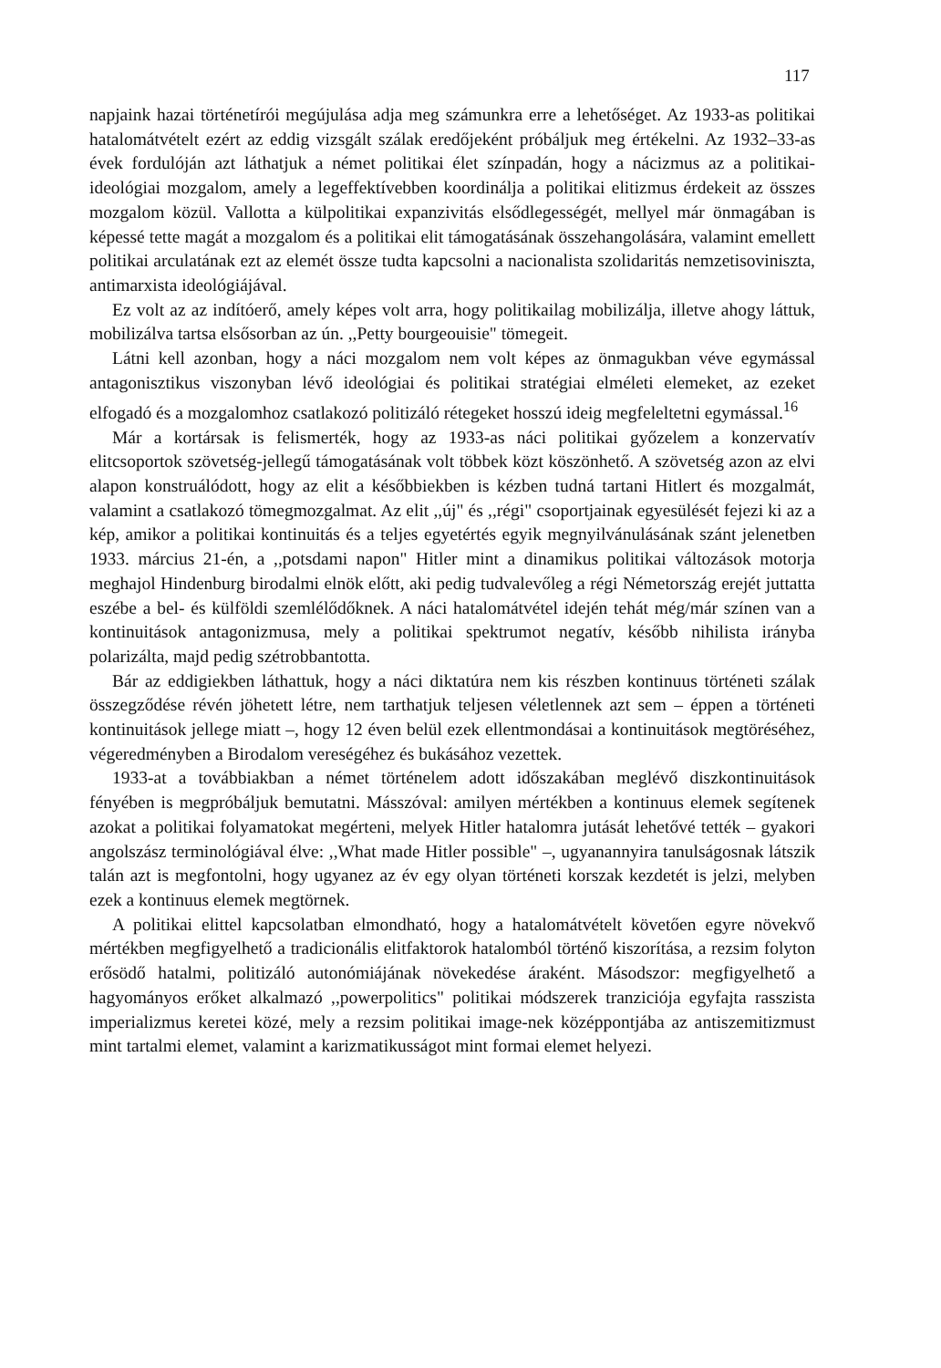117
napjaink hazai történetírói megújulása adja meg számunkra erre a lehetőséget. Az 1933-as politikai hatalomátvételt ezért az eddig vizsgált szálak eredőjeként próbáljuk meg értékelni. Az 1932–33-as évek fordulóján azt láthatjuk a német politikai élet színpadán, hogy a nácizmus az a politikai- ideológiai mozgalom, amely a legeffektívebben koordinálja a politikai elitizmus érdekeit az összes mozgalom közül. Vallotta a külpolitikai expanzivitás elsődlegességét, mellyel már önmagában is képessé tette magát a mozgalom és a politikai elit támogatásának összehangolására, valamint emellett politikai arculatának ezt az elemét össze tudta kapcsolni a nacionalista szolidaritás nemzetisoviniszta, antimarxista ideológiájával.
Ez volt az az indítóerő, amely képes volt arra, hogy politikailag mobilizálja, illetve ahogy láttuk, mobilizálva tartsa elsősorban az ún. ,,Petty bourgeouisie" tömegeit.
Látni kell azonban, hogy a náci mozgalom nem volt képes az önmagukban véve egymással antagonisztikus viszonyban lévő ideológiai és politikai stratégiai elméleti elemeket, az ezeket elfogadó és a mozgalomhoz csatlakozó politizáló rétegeket hosszú ideig megfeleltetni egymással.<sup>16</sup>
Már a kortársak is felismerték, hogy az 1933-as náci politikai győzelem a konzervatív elitcsoportok szövetség-jellegű támogatásának volt többek közt köszönhető. A szövetség azon az elvi alapon konstruálódott, hogy az elit a későbbiekben is kézben tudná tartani Hitlert és mozgalmát, valamint a csatlakozó tömegmozgalmat. Az elit ,,új" és ,,régi" csoportjainak egyesülését fejezi ki az a kép, amikor a politikai kontinuitás és a teljes egyetértés egyik megnyilvánulásának szánt jelenetben 1933. március 21-én, a ,,potsdami napon" Hitler mint a dinamikus politikai változások motorja meghajol Hindenburg birodalmi elnök előtt, aki pedig tudvalevőleg a régi Németország erejét juttatta eszébe a bel- és külföldi szemlélődőknek. A náci hatalomátvétel idején tehát még/már színen van a kontinuitások antagonizmusa, mely a politikai spektrumot negatív, később nihilista irányba polarizálta, majd pedig szétrobbantotta.
Bár az eddigiekben láthattuk, hogy a náci diktatúra nem kis részben kontinuus történeti szálak összegződése révén jöhetett létre, nem tarthatjuk teljesen véletlennek azt sem – éppen a történeti kontinuitások jellege miatt –, hogy 12 éven belül ezek ellentmondásai a kontinuitások megtöréséhez, végeredményben a Birodalom vereségéhez és bukásához vezettek.
1933-at a továbbiakban a német történelem adott időszakában meglévő diszkontinuitások fényében is megpróbáljuk bemutatni. Másszóval: amilyen mértékben a kontinuus elemek segítenek azokat a politikai folyamatokat megérteni, melyek Hitler hatalomra jutását lehetővé tették – gyakori angolszász terminológiával élve: ,,What made Hitler possible" –, ugyanannyira tanulságosnak látszik talán azt is megfontolni, hogy ugyanez az év egy olyan történeti korszak kezdetét is jelzi, melyben ezek a kontinuus elemek megtörnek.
A politikai elittel kapcsolatban elmondható, hogy a hatalomátvételt követően egyre növekvő mértékben megfigyelhető a tradicionális elitfaktorok hatalomból történő kiszorítása, a rezsim folyton erősödő hatalmi, politizáló autonómiájának növekedése áraként. Másodszor: megfigyelhető a hagyományos erőket alkalmazó ,,powerpolitics" politikai módszerek tranziciója egyfajta rasszista imperializmus keretei közé, mely a rezsim politikai image-nek középpontjába az antiszemitizmust mint tartalmi elemet, valamint a karizmatikusságot mint formai elemet helyezi.